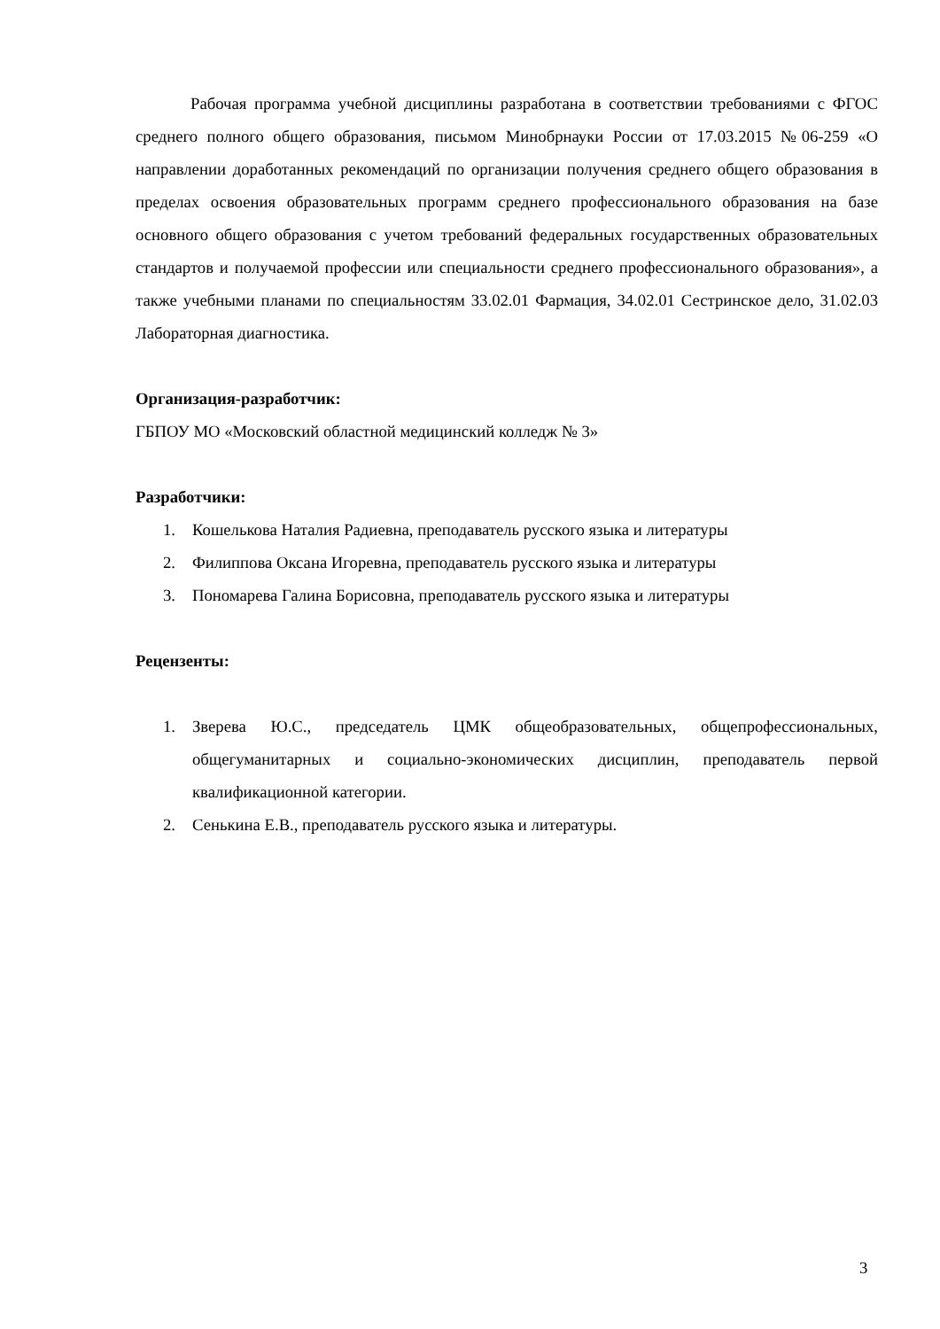Рабочая программа учебной дисциплины разработана в соответствии требованиями с ФГОС среднего полного общего образования, письмом Минобрнауки России от 17.03.2015 №06-259 «О направлении доработанных рекомендаций по организации получения среднего общего образования в пределах освоения образовательных программ среднего профессионального образования на базе основного общего образования с учетом требований федеральных государственных образовательных стандартов и получаемой профессии или специальности среднего профессионального образования», а также учебными планами по специальностям 33.02.01 Фармация, 34.02.01 Сестринское дело, 31.02.03 Лабораторная диагностика.
Организация-разработчик:
ГБПОУ МО «Московский областной медицинский колледж № 3»
Разработчики:
1. Кошелькова Наталия Радиевна, преподаватель русского языка и литературы
2. Филиппова Оксана Игоревна, преподаватель русского языка и литературы
3. Пономарева Галина Борисовна, преподаватель русского языка и литературы
Рецензенты:
1. Зверева Ю.С., председатель ЦМК общеобразовательных, общепрофессиональных, общегуманитарных и социально-экономических дисциплин, преподаватель первой квалификационной категории.
2. Сенькина Е.В., преподаватель русского языка и литературы.
3